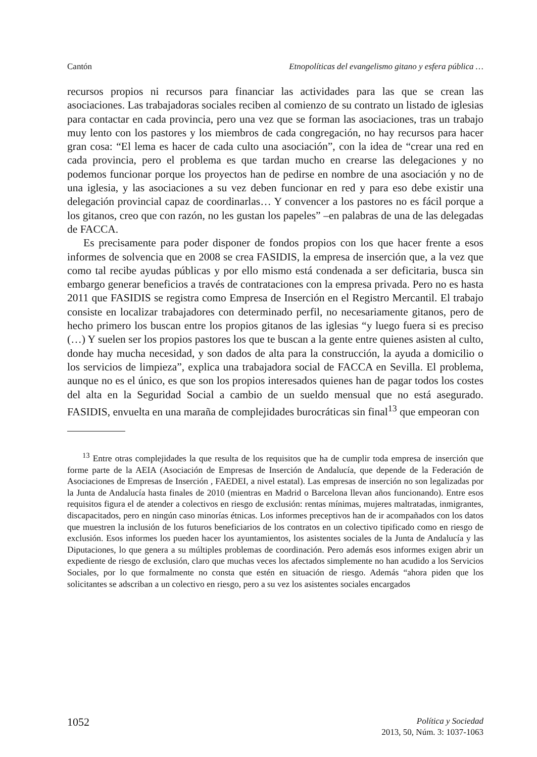Cantón Etnopolíticas del evangelismo gitano y esfera pública …
recursos propios ni recursos para financiar las actividades para las que se crean las asociaciones. Las trabajadoras sociales reciben al comienzo de su contrato un listado de iglesias para contactar en cada provincia, pero una vez que se forman las asociaciones, tras un trabajo muy lento con los pastores y los miembros de cada congregación, no hay recursos para hacer gran cosa: “El lema es hacer de cada culto una asociación”, con la idea de “crear una red en cada provincia, pero el problema es que tardan mucho en crearse las delegaciones y no podemos funcionar porque los proyectos han de pedirse en nombre de una asociación y no de una iglesia, y las asociaciones a su vez deben funcionar en red y para eso debe existir una delegación provincial capaz de coordinarlas… Y convencer a los pastores no es fácil porque a los gitanos, creo que con razón, no les gustan los papeles” –en palabras de una de las delegadas de FACCA.
Es precisamente para poder disponer de fondos propios con los que hacer frente a esos informes de solvencia que en 2008 se crea FASIDIS, la empresa de inserción que, a la vez que como tal recibe ayudas públicas y por ello mismo está condenada a ser deficitaria, busca sin embargo generar beneficios a través de contrataciones con la empresa privada. Pero no es hasta 2011 que FASIDIS se registra como Empresa de Inserción en el Registro Mercantil. El trabajo consiste en localizar trabajadores con determinado perfil, no necesariamente gitanos, pero de hecho primero los buscan entre los propios gitanos de las iglesias “y luego fuera si es preciso (…) Y suelen ser los propios pastores los que te buscan a la gente entre quienes asisten al culto, donde hay mucha necesidad, y son dados de alta para la construcción, la ayuda a domicilio o los servicios de limpieza”, explica una trabajadora social de FACCA en Sevilla. El problema, aunque no es el único, es que son los propios interesados quienes han de pagar todos los costes del alta en la Seguridad Social a cambio de un sueldo mensual que no está asegurado. FASIDIS, envuelta en una maraña de complejidades burocráticas sin final<sup>13</sup> que empeoran con
<sup>13</sup> Entre otras complejidades la que resulta de los requisitos que ha de cumplir toda empresa de inserción que forme parte de la AEIA (Asociación de Empresas de Inserción de Andalucía, que depende de la Federación de Asociaciones de Empresas de Inserción , FAEDEI, a nivel estatal). Las empresas de inserción no son legalizadas por la Junta de Andalucía hasta finales de 2010 (mientras en Madrid o Barcelona llevan años funcionando). Entre esos requisitos figura el de atender a colectivos en riesgo de exclusión: rentas mínimas, mujeres maltratadas, inmigrantes, discapacitados, pero en ningún caso minorías étnicas. Los informes preceptivos han de ir acompañados con los datos que muestren la inclusión de los futuros beneficiarios de los contratos en un colectivo tipificado como en riesgo de exclusión. Esos informes los pueden hacer los ayuntamientos, los asistentes sociales de la Junta de Andalucía y las Diputaciones, lo que genera a su múltiples problemas de coordinación. Pero además esos informes exigen abrir un expediente de riesgo de exclusión, claro que muchas veces los afectados simplemente no han acudido a los Servicios Sociales, por lo que formalmente no consta que estén en situación de riesgo. Además “ahora piden que los solicitantes se adscriban a un colectivo en riesgo, pero a su vez los asistentes sociales encargados
1052
Política y Sociedad
2013, 50, Núm. 3: 1037-1063